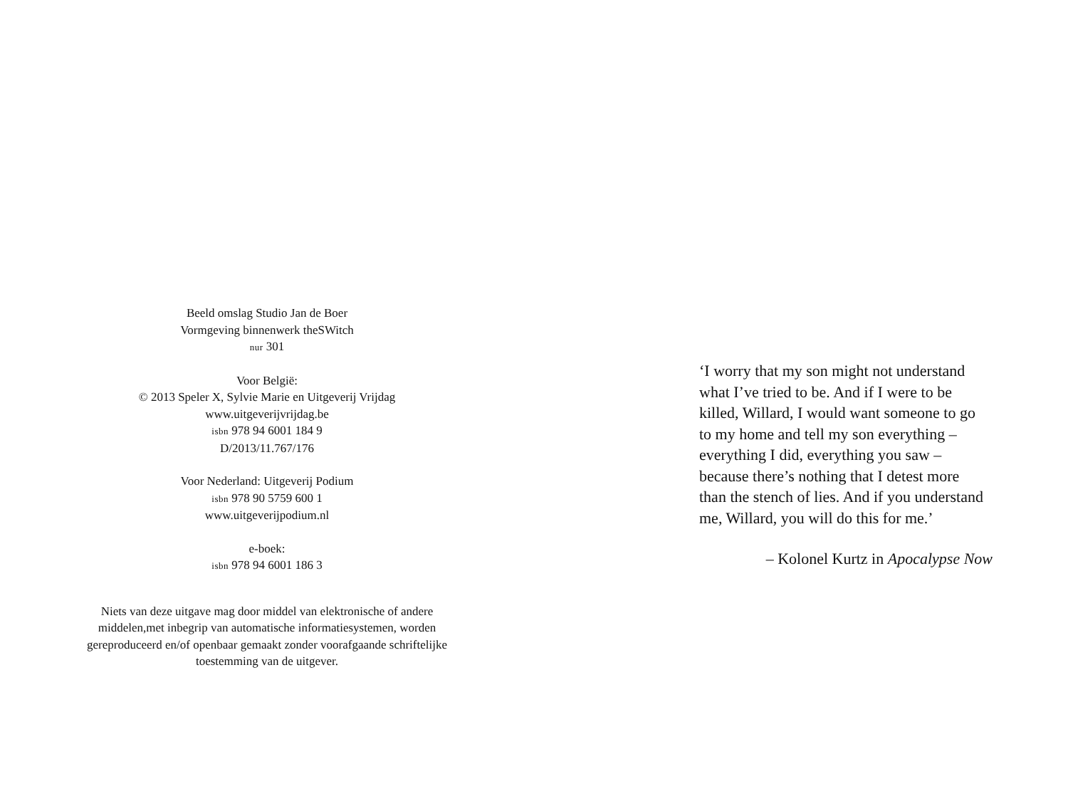Beeld omslag Studio Jan de Boer
Vormgeving binnenwerk theSWitch
nur 301
Voor België:
© 2013 Speler X, Sylvie Marie en Uitgeverij Vrijdag
www.uitgeverijvrijdag.be
isbn 978 94 6001 184 9
D/2013/11.767/176
Voor Nederland: Uitgeverij Podium
isbn 978 90 5759 600 1
www.uitgeverijpodium.nl
e-boek:
isbn 978 94 6001 186 3
Niets van deze uitgave mag door middel van elektronische of andere middelen,met inbegrip van automatische informatiesystemen, worden gereproduceerd en/of openbaar gemaakt zonder voorafgaande schriftelijke toestemming van de uitgever.
‘I worry that my son might not understand what I’ve tried to be. And if I were to be killed, Willard, I would want someone to go to my home and tell my son everything – everything I did, everything you saw – because there’s nothing that I detest more than the stench of lies. And if you understand me, Willard, you will do this for me.’
– Kolonel Kurtz in Apocalypse Now